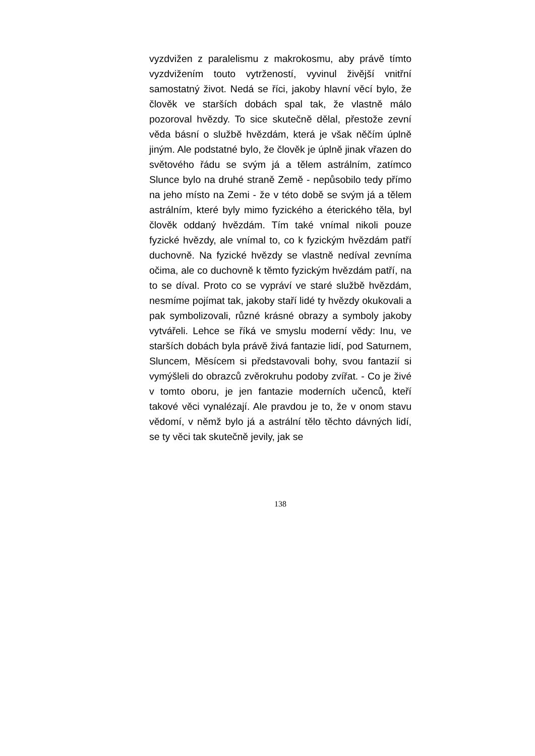vyzdvižen z paralelismu z makrokosmu, aby právě tímto vyzdvižením touto vytržeností, vyvinul živější vnitřní samostatný život. Nedá se říci, jakoby hlavní věcí bylo, že člověk ve starších dobách spal tak, že vlastně málo pozoroval hvězdy. To sice skutečně dělal, přestože zevní věda básní o službě hvězdám, která je však něčím úplně jiným. Ale podstatné bylo, že člověk je úplně jinak vřazen do světového řádu se svým já a tělem astrálním, zatímco Slunce bylo na druhé straně Země - nepůsobilo tedy přímo na jeho místo na Zemi - že v této době se svým já a tělem astrálním, které byly mimo fyzického a éterického těla, byl člověk oddaný hvězdám. Tím také vnímal nikoli pouze fyzické hvězdy, ale vnímal to, co k fyzickým hvězdám patří duchovně. Na fyzické hvězdy se vlastně nedíval zevníma očima, ale co duchovně k těmto fyzickým hvězdám patří, na to se díval. Proto co se vypráví ve staré službě hvězdám, nesmíme pojímat tak, jakoby staří lidé ty hvězdy okukovali a pak symbolizovali, různé krásné obrazy a symboly jakoby vytvářeli. Lehce se říká ve smyslu moderní vědy: Inu, ve starších dobách byla právě živá fantazie lidí, pod Saturnem, Sluncem, Měsícem si představovali bohy, svou fantazií si vymýšleli do obrazců zvěrokruhu podoby zvířat. - Co je živé v tomto oboru, je jen fantazie moderních učenců, kteří takové věci vynalézají. Ale pravdou je to, že v onom stavu vědomí, v němž bylo já a astrální tělo těchto dávných lidí, se ty věci tak skutečně jevily, jak se
138